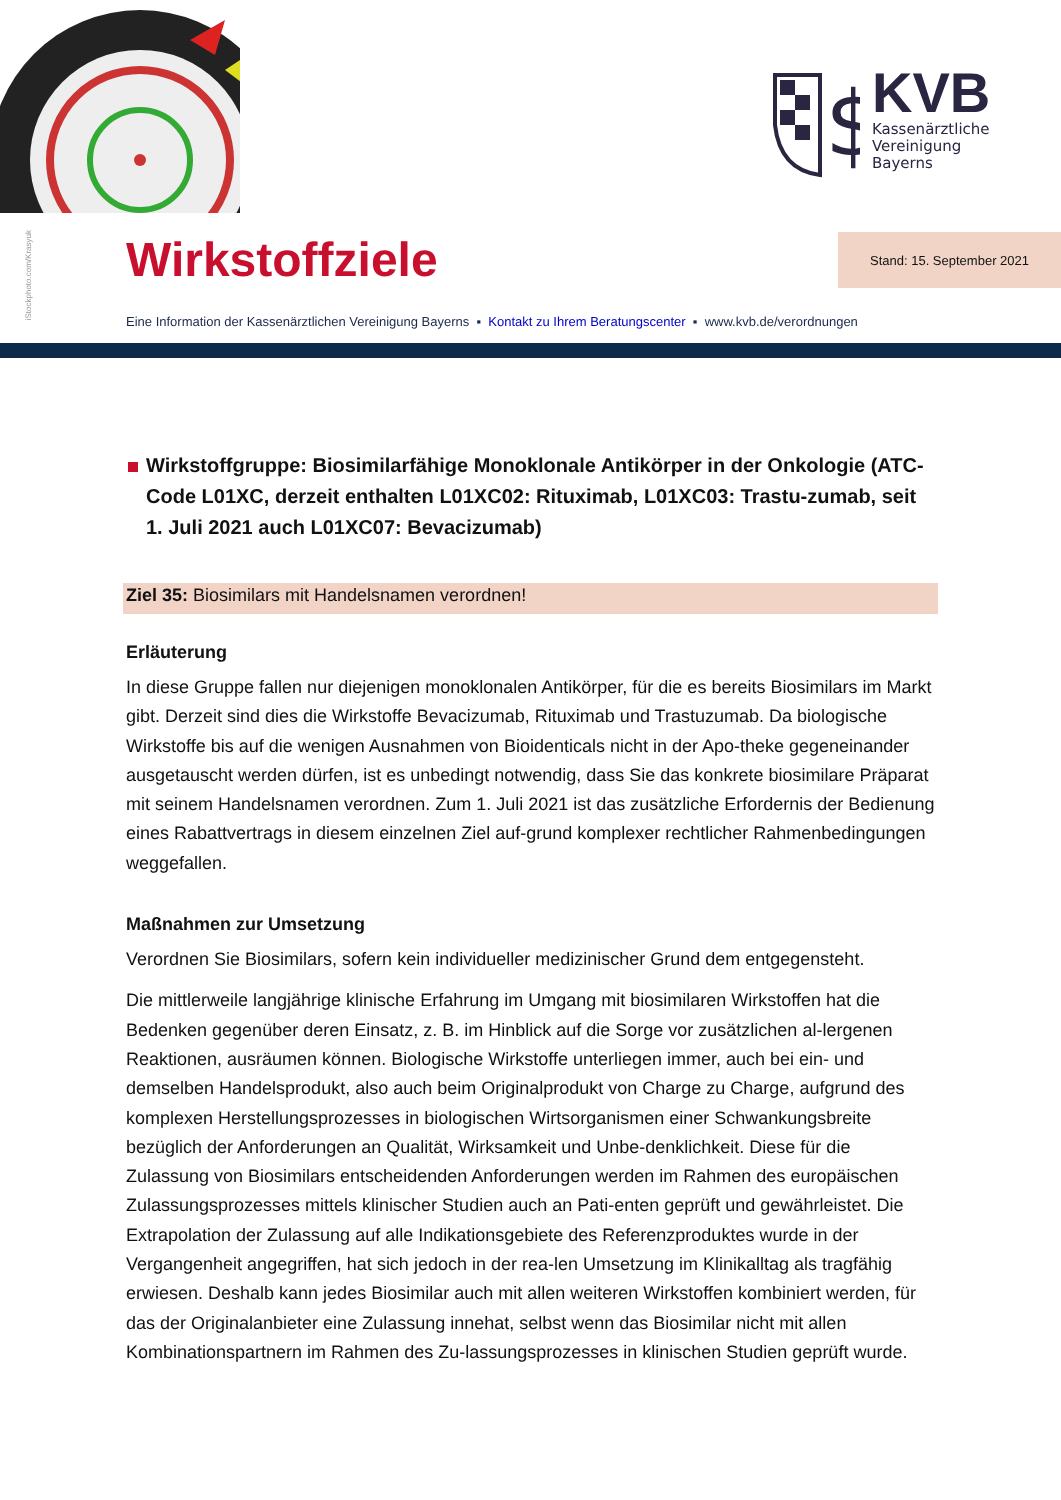$
KVB
Kassenärztliche
Vereinigung
Bayerns
iStockphoto.com/Krasyuk
Wirkstoffziele Stand: 15. September 2021
Eine Information der Kassenärztlichen Vereinigung Bayerns ▪ Kontakt zu Ihrem Beratungscenter ▪ www.kvb.de/verordnungen
Wirkstoffgruppe: Biosimilarfähige Monoklonale Antikörper in der Onkologie (ATC-Code L01XC, derzeit enthalten L01XC02: Rituximab, L01XC03: Trastu-zumab, seit 1. Juli 2021 auch L01XC07: Bevacizumab)
Ziel 35: Biosimilars mit Handelsnamen verordnen!
Erläuterung
In diese Gruppe fallen nur diejenigen monoklonalen Antikörper, für die es bereits Biosimilars im Markt gibt. Derzeit sind dies die Wirkstoffe Bevacizumab, Rituximab und Trastuzumab. Da biologische Wirkstoffe bis auf die wenigen Ausnahmen von Bioidenticals nicht in der Apo-theke gegeneinander ausgetauscht werden dürfen, ist es unbedingt notwendig, dass Sie das konkrete biosimilare Präparat mit seinem Handelsnamen verordnen. Zum 1. Juli 2021 ist das zusätzliche Erfordernis der Bedienung eines Rabattvertrags in diesem einzelnen Ziel auf-grund komplexer rechtlicher Rahmenbedingungen weggefallen.
Maßnahmen zur Umsetzung
Verordnen Sie Biosimilars, sofern kein individueller medizinischer Grund dem entgegensteht.
Die mittlerweile langjährige klinische Erfahrung im Umgang mit biosimilaren Wirkstoffen hat die Bedenken gegenüber deren Einsatz, z. B. im Hinblick auf die Sorge vor zusätzlichen al-lergenen Reaktionen, ausräumen können. Biologische Wirkstoffe unterliegen immer, auch bei ein- und demselben Handelsprodukt, also auch beim Originalprodukt von Charge zu Charge, aufgrund des komplexen Herstellungsprozesses in biologischen Wirtsorganismen einer Schwankungsbreite bezüglich der Anforderungen an Qualität, Wirksamkeit und Unbe-denklichkeit. Diese für die Zulassung von Biosimilars entscheidenden Anforderungen werden im Rahmen des europäischen Zulassungsprozesses mittels klinischer Studien auch an Pati-enten geprüft und gewährleistet. Die Extrapolation der Zulassung auf alle Indikationsgebiete des Referenzproduktes wurde in der Vergangenheit angegriffen, hat sich jedoch in der rea-len Umsetzung im Klinikalltag als tragfähig erwiesen. Deshalb kann jedes Biosimilar auch mit allen weiteren Wirkstoffen kombiniert werden, für das der Originalanbieter eine Zulassung innehat, selbst wenn das Biosimilar nicht mit allen Kombinationspartnern im Rahmen des Zu-lassungsprozesses in klinischen Studien geprüft wurde.